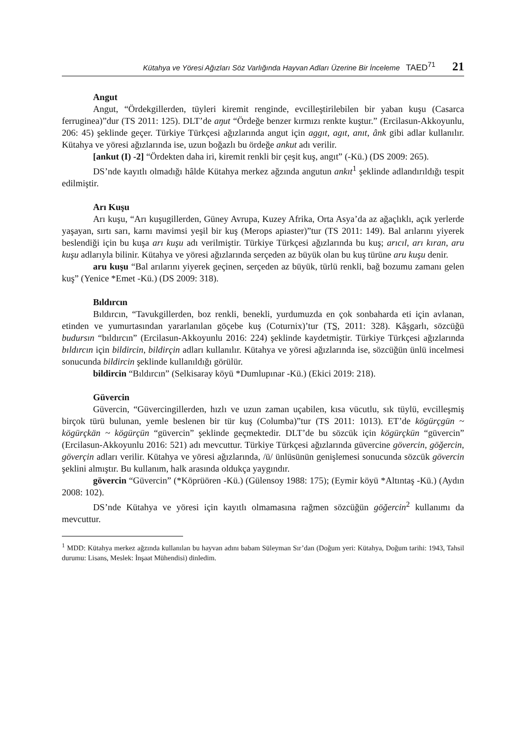Kütahya ve Yöresi Ağızları Söz Varlığında Hayvan Adları Üzerine Bir İnceleme TAED<sup>71</sup> 21
Angut
Angut, “Ördekgillerden, tüyleri kiremit renginde, evcilleştirilebilen bir yaban kuşu (Casarca ferruginea)”dur (TS 2011: 125). DLT’de aŋut “Ördeğe benzer kırmızı renkte kuştur.” (Ercilasun-Akkoyunlu, 206: 45) şeklinde geçer. Türkiye Türkçesi ağızlarında angut için aggıt, agıt, anıt, ânk gibi adlar kullanılır. Kütahya ve yöresi ağızlarında ise, uzun boğazlı bu ördeğe ankut adı verilir.
[ankut (I) -2] “Ördekten daha iri, kiremit renkli bir çeşit kuş, angıt” (-Kü.) (DS 2009: 265).
DS’nde kayıtlı olmadığı hâlde Kütahya merkez ağzında angutun ankıt<sup>1</sup> şeklinde adlandırıldığı tespit edilmiştir.
Arı Kuşu
Arı kuşu, “Arı kuşugillerden, Güney Avrupa, Kuzey Afrika, Orta Asya’da az ağaçlıklı, açık yerlerde yaşayan, sırtı sarı, karnı mavimsi yeşil bir kuş (Merops apiaster)”tur (TS 2011: 149). Bal arılarını yiyerek beslendiği için bu kuşa arı kuşu adı verilmiştir. Türkiye Türkçesi ağızlarında bu kuş; arıcıl, arı kıran, aru kuşu adlarıyla bilinir. Kütahya ve yöresi ağızlarında serçeden az büyük olan bu kuş türüne aru kuşu denir.
aru kuşu “Bal arılarını yiyerek geçinen, serçeden az büyük, türlü renkli, bağ bozumu zamanı gelen kuş” (Yenice *Emet -Kü.) (DS 2009: 318).
Bıldırcın
Bıldırcın, “Tavukgillerden, boz renkli, benekli, yurdumuzda en çok sonbaharda eti için avlanan, etinden ve yumurtasından yararlanılan göçebe kuş (Coturnix)’tur (TS, 2011: 328). Kâşgarlı, sözcüğü budursın “bıldırcın” (Ercilasun-Akkoyunlu 2016: 224) şeklinde kaydetmiştir. Türkiye Türkçesi ağızlarında bıldırcın için bildircin, bildirçin adları kullanılır. Kütahya ve yöresi ağızlarında ise, sözcüğün ünlü incelmesi sonucunda bildircin şeklinde kullanıldığı görülür.
bildircin “Bıldırcın” (Selkisaray köyü *Dumlupınar -Kü.) (Ekici 2019: 218).
Güvercin
Güvercin, “Güvercingillerden, hızlı ve uzun zaman uçabilen, kısa vücutlu, sık tüylü, evcilleşmiş birçok türü bulunan, yemle beslenen bir tür kuş (Columba)”tur (TS 2011: 1013). ET’de kögürçgün ~ kögürçkän ~ kögürçün “güvercin” şeklinde geçmektedir. DLT’de bu sözcük için kögürçkün “güvercin” (Ercilasun-Akkoyunlu 2016: 521) adı mevcuttur. Türkiye Türkçesi ağızlarında güvercine gövercin, göğercin, göverçin adları verilir. Kütahya ve yöresi ağızlarında, /ü/ ünlüsünün genişlemesi sonucunda sözcük gövercin şeklini almıştır. Bu kullanım, halk arasında oldukça yaygındır.
gövercin “Güvercin” (*Köprüören -Kü.) (Gülensoy 1988: 175); (Eymir köyü *Altıntaş -Kü.) (Aydın 2008: 102).
DS’nde Kütahya ve yöresi için kayıtlı olmamasına rağmen sözcüğün göğercin<sup>2</sup> kullanımı da mevcuttur.
<sup>1</sup> MDD: Kütahya merkez ağzında kullanılan bu hayvan adını babam Süleyman Sır’dan (Doğum yeri: Kütahya, Doğum tarihi: 1943, Tahsil durumu: Lisans, Meslek: İnşaat Mühendisi) dinledim.